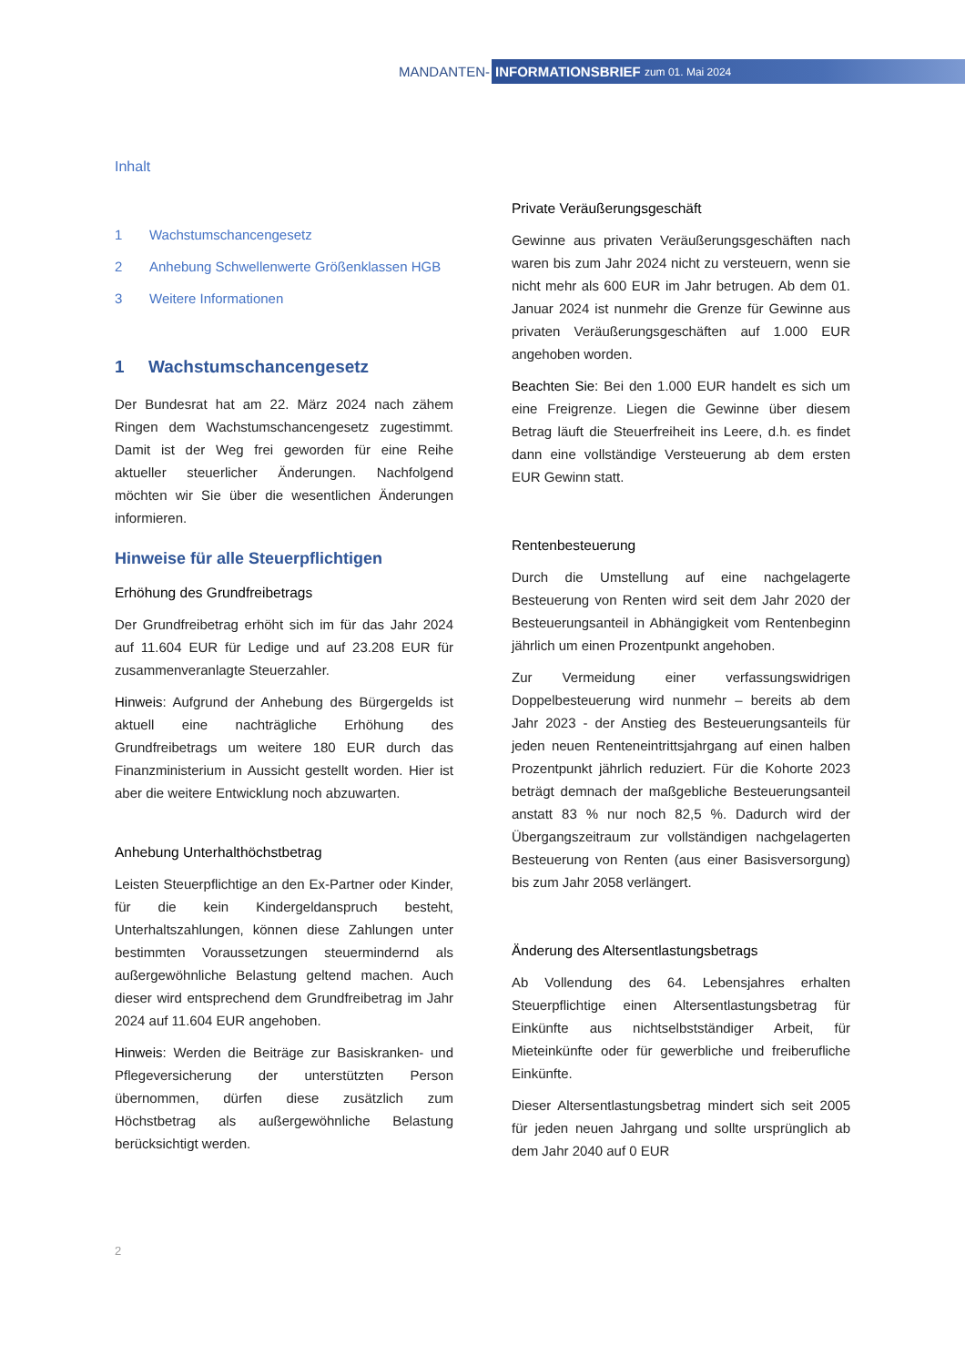MANDANTEN-
INFORMATIONSBRIEF zum 01. Mai 2024
Inhalt
1 Wachstumschancengesetz
2 Anhebung Schwellenwerte Größenklassen HGB
3 Weitere Informationen
1 Wachstumschancengesetz
Der Bundesrat hat am 22. März 2024 nach zähem Ringen dem Wachstumschancengesetz zugestimmt. Damit ist der Weg frei geworden für eine Reihe aktueller steuerlicher Änderungen. Nachfolgend möchten wir Sie über die wesentlichen Änderungen informieren.
Hinweise für alle Steuerpflichtigen
Erhöhung des Grundfreibetrags
Der Grundfreibetrag erhöht sich im für das Jahr 2024 auf 11.604 EUR für Ledige und auf 23.208 EUR für zusammenveranlagte Steuerzahler.
Hinweis: Aufgrund der Anhebung des Bürgergelds ist aktuell eine nachträgliche Erhöhung des Grundfreibetrags um weitere 180 EUR durch das Finanzministerium in Aussicht gestellt worden. Hier ist aber die weitere Entwicklung noch abzuwarten.
Anhebung Unterhalthöchstbetrag
Leisten Steuerpflichtige an den Ex-Partner oder Kinder, für die kein Kindergeldanspruch besteht, Unterhaltszahlungen, können diese Zahlungen unter bestimmten Voraussetzungen steuermindernd als außergewöhnliche Belastung geltend machen. Auch dieser wird entsprechend dem Grundfreibetrag im Jahr 2024 auf 11.604 EUR angehoben.
Hinweis: Werden die Beiträge zur Basiskranken- und Pflegeversicherung der unterstützten Person übernommen, dürfen diese zusätzlich zum Höchstbetrag als außergewöhnliche Belastung berücksichtigt werden.
Private Veräußerungsgeschäft
Gewinne aus privaten Veräußerungsgeschäften nach waren bis zum Jahr 2024 nicht zu versteuern, wenn sie nicht mehr als 600 EUR im Jahr betrugen. Ab dem 01. Januar 2024 ist nunmehr die Grenze für Gewinne aus privaten Veräußerungsgeschäften auf 1.000 EUR angehoben worden.
Beachten Sie: Bei den 1.000 EUR handelt es sich um eine Freigrenze. Liegen die Gewinne über diesem Betrag läuft die Steuerfreiheit ins Leere, d.h. es findet dann eine vollständige Versteuerung ab dem ersten EUR Gewinn statt.
Rentenbesteuerung
Durch die Umstellung auf eine nachgelagerte Besteuerung von Renten wird seit dem Jahr 2020 der Besteuerungsanteil in Abhängigkeit vom Rentenbeginn jährlich um einen Prozentpunkt angehoben.
Zur Vermeidung einer verfassungswidrigen Doppelbesteuerung wird nunmehr – bereits ab dem Jahr 2023 - der Anstieg des Besteuerungsanteils für jeden neuen Renteneintrittsjahrgang auf einen halben Prozentpunkt jährlich reduziert. Für die Kohorte 2023 beträgt demnach der maßgebliche Besteuerungsanteil anstatt 83 % nur noch 82,5 %. Dadurch wird der Übergangszeitraum zur vollständigen nachgelagerten Besteuerung von Renten (aus einer Basisversorgung) bis zum Jahr 2058 verlängert.
Änderung des Altersentlastungsbetrags
Ab Vollendung des 64. Lebensjahres erhalten Steuerpflichtige einen Altersentlastungsbetrag für Einkünfte aus nichtselbstständiger Arbeit, für Mieteinkünfte oder für gewerbliche und freiberufliche Einkünfte.
Dieser Altersentlastungsbetrag mindert sich seit 2005 für jeden neuen Jahrgang und sollte ursprünglich ab dem Jahr 2040 auf 0 EUR
2